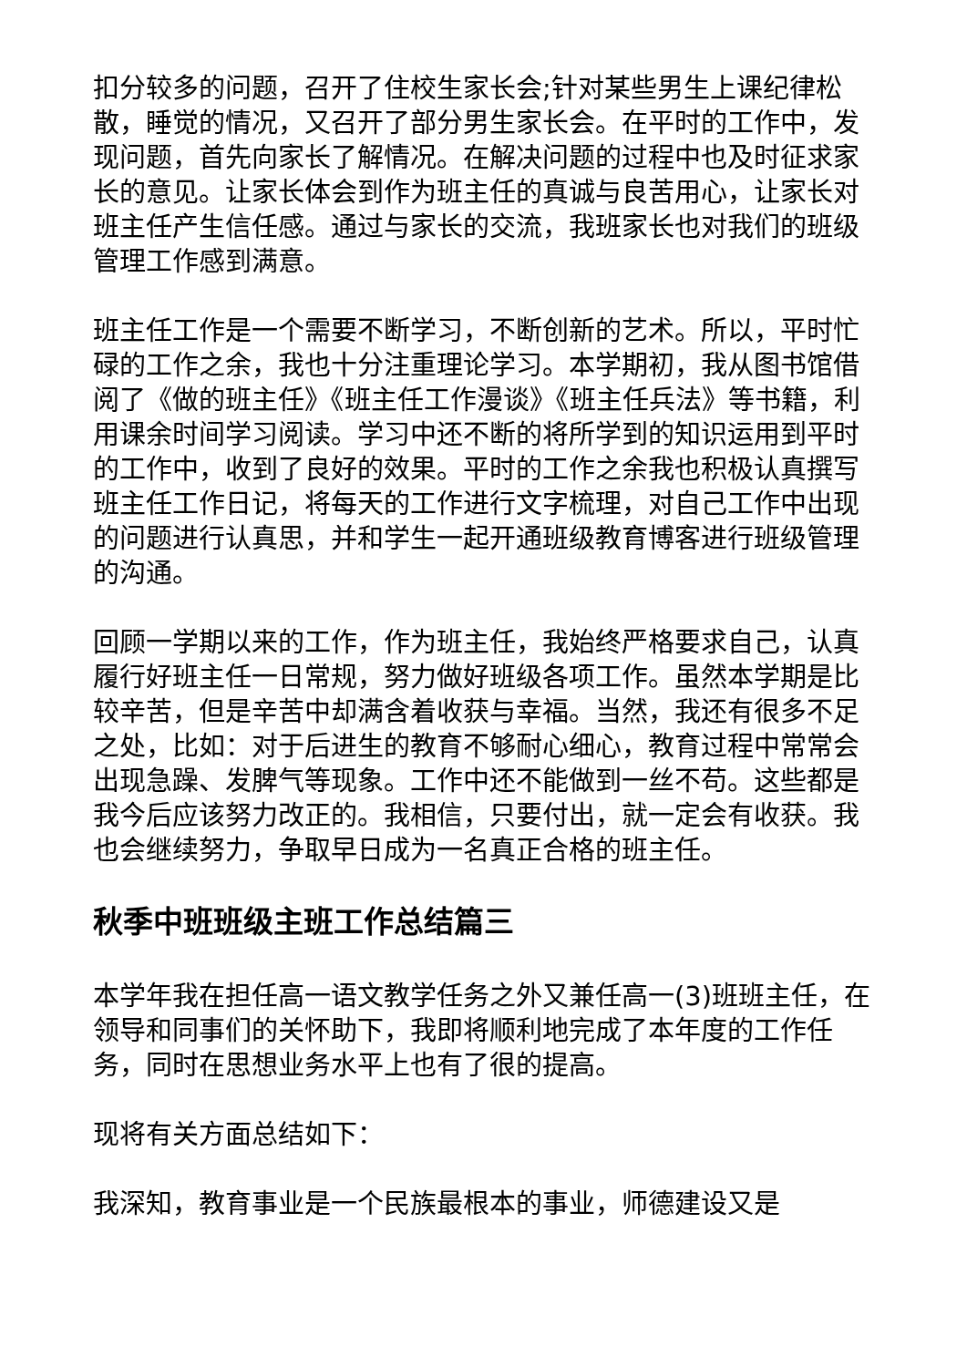扣分较多的问题，召开了住校生家长会;针对某些男生上课纪律松散，睡觉的情况，又召开了部分男生家长会。在平时的工作中，发现问题，首先向家长了解情况。在解决问题的过程中也及时征求家长的意见。让家长体会到作为班主任的真诚与良苦用心，让家长对班主任产生信任感。通过与家长的交流，我班家长也对我们的班级管理工作感到满意。
班主任工作是一个需要不断学习，不断创新的艺术。所以，平时忙碌的工作之余，我也十分注重理论学习。本学期初，我从图书馆借阅了《做的班主任》《班主任工作漫谈》《班主任兵法》等书籍，利用课余时间学习阅读。学习中还不断的将所学到的知识运用到平时的工作中，收到了良好的效果。平时的工作之余我也积极认真撰写班主任工作日记，将每天的工作进行文字梳理，对自己工作中出现的问题进行认真思，并和学生一起开通班级教育博客进行班级管理的沟通。
回顾一学期以来的工作，作为班主任，我始终严格要求自己，认真履行好班主任一日常规，努力做好班级各项工作。虽然本学期是比较辛苦，但是辛苦中却满含着收获与幸福。当然，我还有很多不足之处，比如：对于后进生的教育不够耐心细心，教育过程中常常会出现急躁、发脾气等现象。工作中还不能做到一丝不苟。这些都是我今后应该努力改正的。我相信，只要付出，就一定会有收获。我也会继续努力，争取早日成为一名真正合格的班主任。
秋季中班班级主班工作总结篇三
本学年我在担任高一语文教学任务之外又兼任高一(3)班班主任，在领导和同事们的关怀助下，我即将顺利地完成了本年度的工作任务，同时在思想业务水平上也有了很的提高。
现将有关方面总结如下：
我深知，教育事业是一个民族最根本的事业，师德建设又是